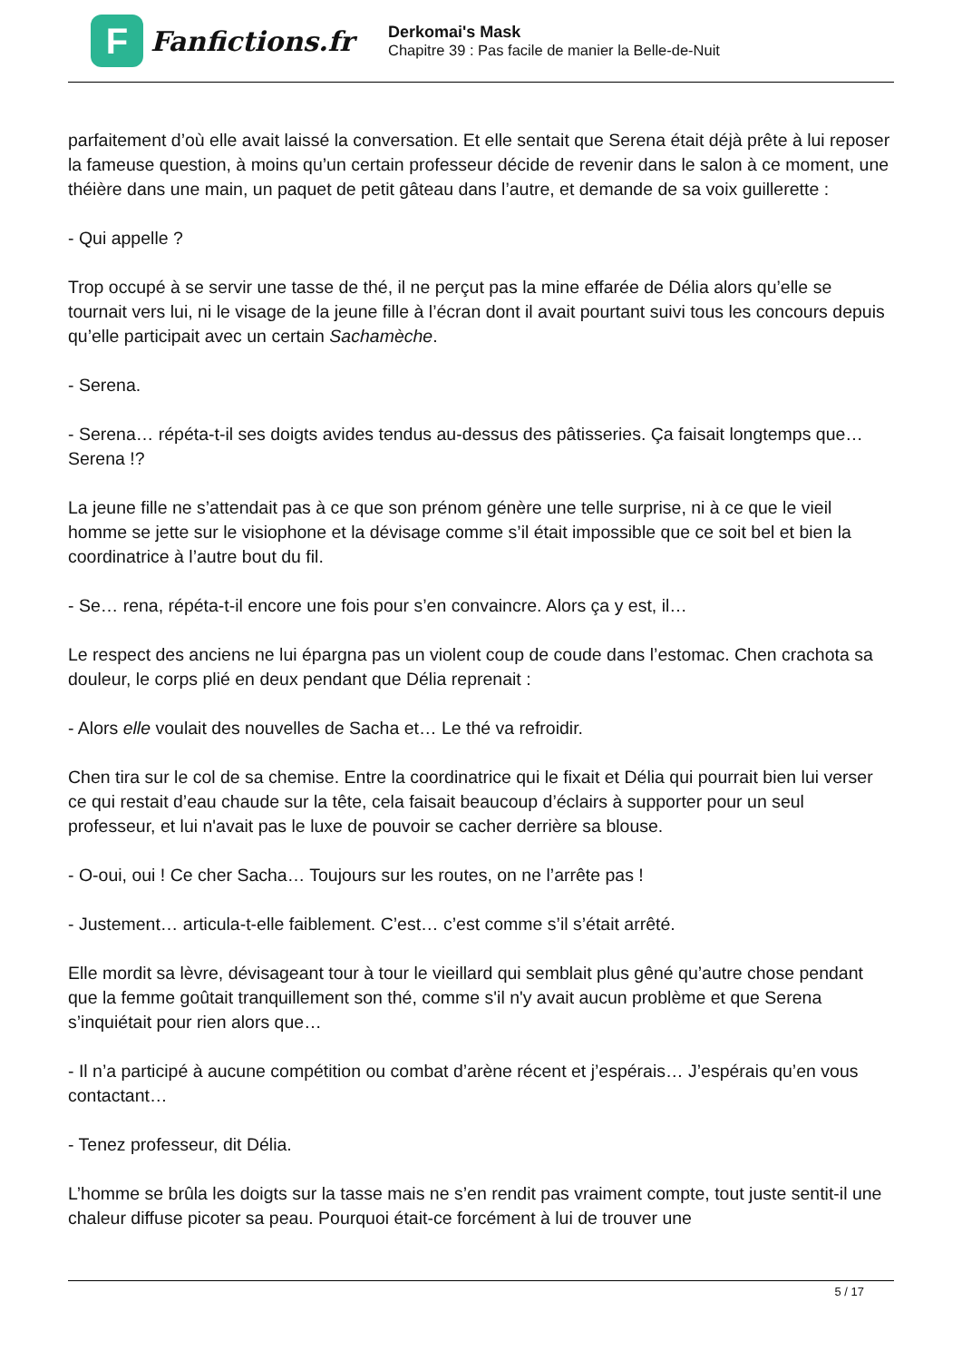F
Fanfictions.fr
Derkomai's Mask
Chapitre 39 : Pas facile de manier la Belle-de-Nuit
parfaitement d’où elle avait laissé la conversation. Et elle sentait que Serena était déjà prête à lui reposer la fameuse question, à moins qu’un certain professeur décide de revenir dans le salon à ce moment, une théière dans une main, un paquet de petit gâteau dans l’autre, et demande de sa voix guillerette :
- Qui appelle ?
Trop occupé à se servir une tasse de thé, il ne perçut pas la mine effarée de Délia alors qu’elle se tournait vers lui, ni le visage de la jeune fille à l’écran dont il avait pourtant suivi tous les concours depuis qu’elle participait avec un certain Sachamèche.
- Serena.
- Serena… répéta-t-il ses doigts avides tendus au-dessus des pâtisseries. Ça faisait longtemps que… Serena !?
La jeune fille ne s’attendait pas à ce que son prénom génère une telle surprise, ni à ce que le vieil homme se jette sur le visiophone et la dévisage comme s’il était impossible que ce soit bel et bien la coordinatrice à l’autre bout du fil.
- Se… rena, répéta-t-il encore une fois pour s’en convaincre. Alors ça y est, il…
Le respect des anciens ne lui épargna pas un violent coup de coude dans l’estomac. Chen crachota sa douleur, le corps plié en deux pendant que Délia reprenait :
- Alors elle voulait des nouvelles de Sacha et… Le thé va refroidir.
Chen tira sur le col de sa chemise. Entre la coordinatrice qui le fixait et Délia qui pourrait bien lui verser ce qui restait d’eau chaude sur la tête, cela faisait beaucoup d’éclairs à supporter pour un seul professeur, et lui n'avait pas le luxe de pouvoir se cacher derrière sa blouse.
- O-oui, oui ! Ce cher Sacha… Toujours sur les routes, on ne l’arrête pas !
- Justement… articula-t-elle faiblement. C’est… c’est comme s’il s’était arrêté.
Elle mordit sa lèvre, dévisageant tour à tour le vieillard qui semblait plus gêné qu’autre chose pendant que la femme goûtait tranquillement son thé, comme s'il n'y avait aucun problème et que Serena s’inquiétait pour rien alors que…
- Il n’a participé à aucune compétition ou combat d’arène récent et j’espérais… J’espérais qu’en vous contactant…
- Tenez professeur, dit Délia.
L’homme se brûla les doigts sur la tasse mais ne s’en rendit pas vraiment compte, tout juste sentit-il une chaleur diffuse picoter sa peau. Pourquoi était-ce forcément à lui de trouver une
5 / 17